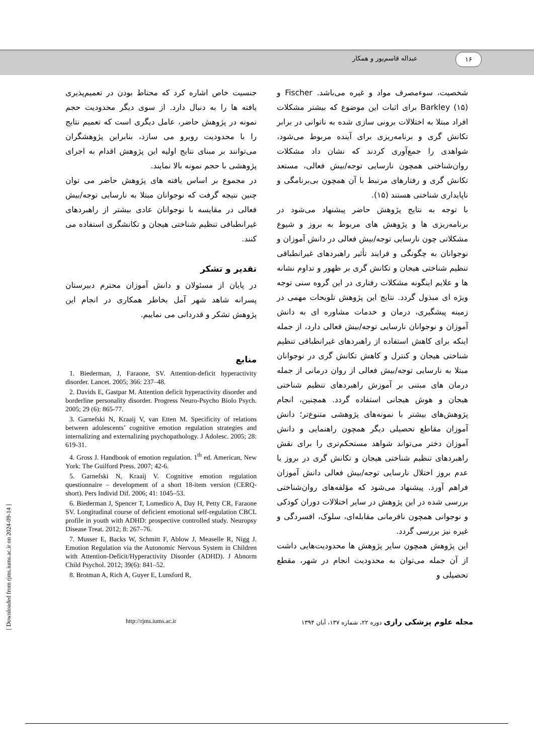عبداله قاسم‌پور و همکار ۱۶
شخصیت، سوءمصرف مواد و غیره می‌باشد. Fischer و Barkley (۱۵) برای اثبات این موضوع که بیشتر مشکلات افراد مبتلا به اختلالات برونی سازی شده به ناتوانی در برابر تکانش گری و برنامه‌ریزی برای آینده مربوط می‌شود، شواهدی را جمع‌آوری کردند که نشان داد مشکلات روان‌شناختی همچون نارسایی توجه/بیش فعالی، مستعد تکانش گری و رفتارهای مرتبط با آن همچون بی‌برنامگی و ناپایداری شناختی هستند (۱۵).
با توجه به نتایج پژوهش حاضر پیشنهاد می‌شود در برنامه‌ریزی ها و پژوهش های مربوط به بروز و شیوع مشکلاتی چون نارسایی توجه/بیش فعالی در دانش آموزان و نوجوانان به چگونگی و فرایند تأثیر راهبردهای غیرانطباقی تنظیم شناختی هیجان و تکانش گری بر ظهور و تداوم نشانه ها و علایم اینگونه مشکلات رفتاری در این گروه سنی توجه ویژه ای مبذول گردد. نتایج این پژوهش تلویحات مهمی در زمینه پیشگیری، درمان و خدمات مشاوره ای به دانش آموزان و نوجوانان نارسایی توجه/بیش فعالی دارد، از جمله اینکه برای کاهش استفاده از راهبردهای غیرانطباقی تنظیم شناختی هیجان و کنترل و کاهش تکانش گری در نوجوانان مبتلا به نارسایی توجه/بیش فعالی از روان درمانی از جمله درمان های مبتنی بر آموزش راهبردهای تنظیم شناختی هیجان و هوش هیجانی استفاده گردد. همچنین، انجام پژوهش‌های بیشتر با نمونه‌های پژوهشی متنوع‌تر؛ دانش آموزان مقاطع تحصیلی دیگر همچون راهنمایی و دانش آموزان دختر می‌تواند شواهد مستحکم‌تری را برای نقش راهبردهای تنظیم شناختی هیجان و تکانش گری در بروز یا عدم بروز اختلال نارسایی توجه/بیش فعالی دانش آموزان فراهم آورد. پیشنهاد می‌شود که مؤلفه‌های روان‌شناختی بررسی شده در این پژوهش در سایر اختلالات دوران کودکی و نوجوانی همچون نافرمانی مقابله‌ای، سلوک، افسردگی و غیره نیز بررسی گردد.
این پژوهش همچون سایر پژوهش ها محدودیت‌هایی داشت از آن جمله می‌توان به محدودیت انجام در شهر، مقطع تحصیلی و
جنسیت خاص اشاره کرد که محتاط بودن در تعمیم‌پذیری یافته ها را به دنبال دارد. از سوی دیگر محدودیت حجم نمونه در پژوهش حاضر، عامل دیگری است که تعمیم نتایج را با محدودیت روبرو می سازد، بنابراین پژوهشگران می‌توانند بر مبنای نتایج اولیه این پژوهش اقدام به اجرای پژوهشی با حجم نمونه بالا نمایند.
در مجموع بر اساس یافته های پژوهش حاضر می توان چنین نتیجه گرفت که نوجوانان مبتلا به نارسایی توجه/بیش فعالی در مقایسه با نوجوانان عادی بیشتر از راهبردهای غیرانطباقی تنظیم شناختی هیجان و تکانشگری استفاده می کنند.
تقدیر و تشکر
در پایان از مسئولان و دانش آموزان محترم دبیرستان پسرانه شاهد شهر آمل بخاطر همکاری در انجام این پژوهش تشکر و قدردانی می نماییم.
منابع
1. Biederman, J, Faraone, SV. Attention-deficit hyperactivity disorder. Lancet. 2005; 366: 237–48.
2. Davids E, Gastpar M. Attention deficit hyperactivity disorder and borderline personality disorder. Progress Neuro-Psycho Biolo Psych. 2005; 29 (6): 865-77.
3. Garnefski N, Kraaij V, van Etten M. Specificity of relations between adolescents’ cognitive emotion regulation strategies and internalizing and externalizing psychopathology. J Adolesc. 2005; 28: 619-31.
4. Gross J. Handbook of emotion regulation. 1<sup>th</sup> ed. American, New York: The Guilford Press. 2007; 42-6.
5. Garnefski N, Kraaij V. Cognitive emotion regulation questionnaire – development of a short 18-item version (CERQ-short). Pers Individ Dif. 2006; 41: 1045–53.
6. Biederman J, Spencer T, Lomedico A, Day H, Petty CR, Faraone SV. Longitudinal course of deficient emotional self-regulation CBCL profile in youth with ADHD: prospective controlled study. Neuropsy Disease Treat. 2012; 8: 267–76.
7. Musser E, Backs W, Schmitt F, Ablow J, Measelle R, Nigg J. Emotion Regulation via the Autonomic Nervous System in Children with Attention-Deficit/Hyperactivity Disorder (ADHD). J Abnorm Child Psychol. 2012; 39(6): 841–52.
8. Brotman A, Rich A, Guyer E, Lunsford R,
http://rjms.iums.ac.ir مجله علوم پزشکی رازی دوره ۲۲، شماره ۱۳۷، آبان ۱۳۹۴
[ Downloaded from rjms.iums.ac.ir on 2024-09-14 ]